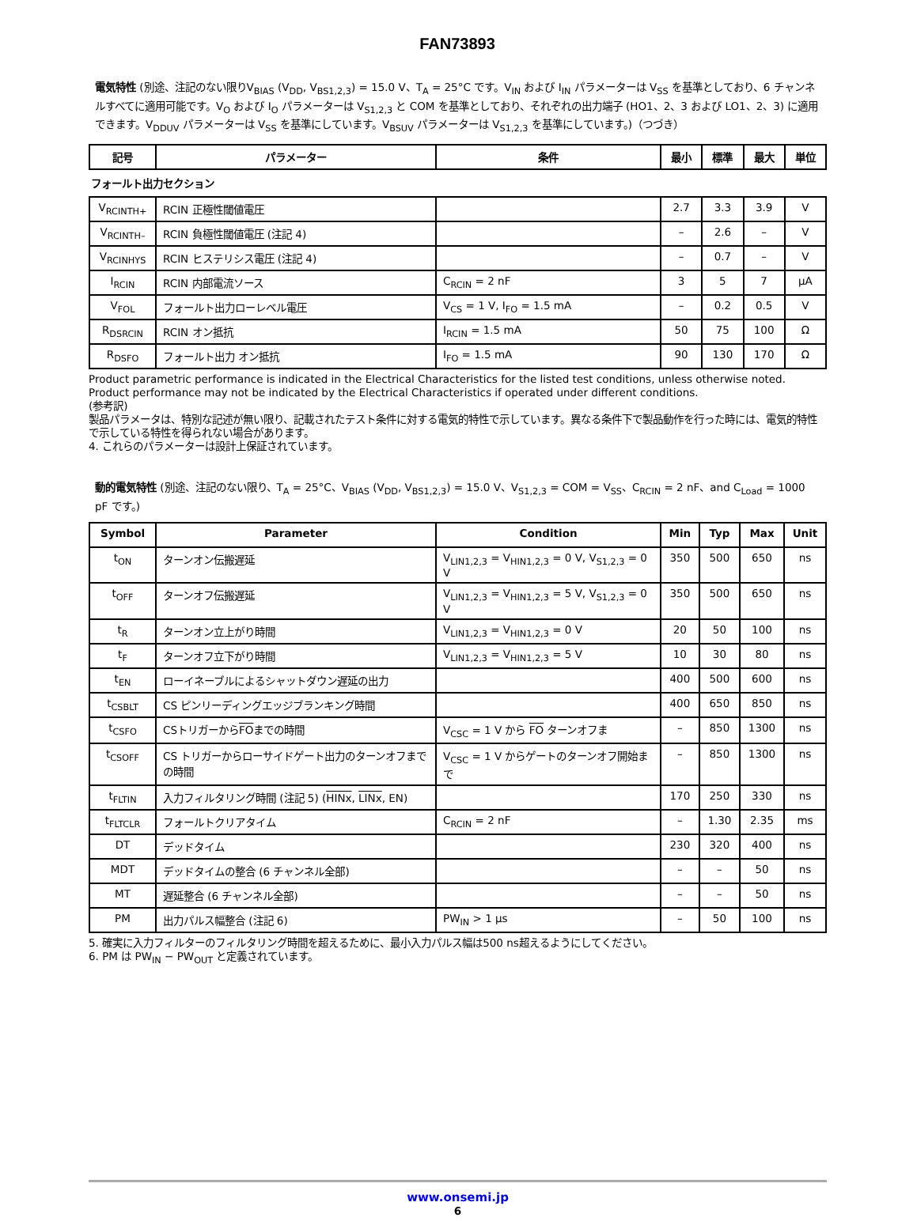FAN73893
電気特性 (別途、注記のない限りV<sub>BIAS</sub> (V<sub>DD</sub>, V<sub>BS1,2,3</sub>) = 15.0 V、T<sub>A</sub> = 25°C です。V<sub>IN</sub> および I<sub>IN</sub> パラメーターは V<sub>SS</sub> を基準としており、6 チャンネルすべてに適用可能です。V<sub>O</sub> および I<sub>O</sub> パラメーターは V<sub>S1,2,3</sub> と COM を基準としており、それぞれの出力端子 (HO1、2、3 および LO1、2、3) に適用できます。V<sub>DDUV</sub> パラメーターは V<sub>SS</sub> を基準にしています。V<sub>BSUV</sub> パラメーターは V<sub>S1,2,3</sub> を基準にしています。)（つづき）
| 記号 | パラメーター | 条件 | 最小 | 標準 | 最大 | 単位 |
| --- | --- | --- | --- | --- | --- | --- |
| フォールト出力セクション | | | | | | |
| V<sub>RCINTH+</sub> | RCIN 正極性閾値電圧 | | 2.7 | 3.3 | 3.9 | V |
| V<sub>RCINTH–</sub> | RCIN 負極性閾値電圧 (注記 4) | | – | 2.6 | – | V |
| V<sub>RCINHYS</sub> | RCIN ヒステリシス電圧 (注記 4) | | – | 0.7 | – | V |
| I<sub>RCIN</sub> | RCIN 内部電流ソース | C<sub>RCIN</sub> = 2 nF | 3 | 5 | 7 | μA |
| V<sub>FOL</sub> | フォールト出力ローレベル電圧 | V<sub>CS</sub> = 1 V, I<sub>FO</sub> = 1.5 mA | – | 0.2 | 0.5 | V |
| R<sub>DSRCIN</sub> | RCIN オン抵抗 | I<sub>RCIN</sub> = 1.5 mA | 50 | 75 | 100 | Ω |
| R<sub>DSFO</sub> | フォールト出力 オン抵抗 | I<sub>FO</sub> = 1.5 mA | 90 | 130 | 170 | Ω |
Product parametric performance is indicated in the Electrical Characteristics for the listed test conditions, unless otherwise noted. Product performance may not be indicated by the Electrical Characteristics if operated under different conditions.
(参考訳)
製品パラメータは、特別な記述が無い限り、記載されたテスト条件に対する電気的特性で示しています。異なる条件下で製品動作を行った時には、電気的特性で示している特性を得られない場合があります。
4. これらのパラメーターは設計上保証されています。
動的電気特性 (別途、注記のない限り、T<sub>A</sub> = 25°C、V<sub>BIAS</sub> (V<sub>DD</sub>, V<sub>BS1,2,3</sub>) = 15.0 V、V<sub>S1,2,3</sub> = COM = V<sub>SS</sub>、C<sub>RCIN</sub> = 2 nF、and C<sub>Load</sub> = 1000 pF です。)
| Symbol | Parameter | Condition | Min | Typ | Max | Unit |
| --- | --- | --- | --- | --- | --- | --- |
| t<sub>ON</sub> | ターンオン伝搬遅延 | V<sub>LIN1,2,3</sub> = V<sub>HIN1,2,3</sub> = 0 V, V<sub>S1,2,3</sub> = 0 V | 350 | 500 | 650 | ns |
| t<sub>OFF</sub> | ターンオフ伝搬遅延 | V<sub>LIN1,2,3</sub> = V<sub>HIN1,2,3</sub> = 5 V, V<sub>S1,2,3</sub> = 0 V | 350 | 500 | 650 | ns |
| t<sub>R</sub> | ターンオン立上がり時間 | V<sub>LIN1,2,3</sub> = V<sub>HIN1,2,3</sub> = 0 V | 20 | 50 | 100 | ns |
| t<sub>F</sub> | ターンオフ立下がり時間 | V<sub>LIN1,2,3</sub> = V<sub>HIN1,2,3</sub> = 5 V | 10 | 30 | 80 | ns |
| t<sub>EN</sub> | ローイネーブルによるシャットダウン遅延の出力 | | 400 | 500 | 600 | ns |
| t<sub>CSBLT</sub> | CS ピンリーディングエッジブランキング時間 | | 400 | 650 | 850 | ns |
| t<sub>CSFO</sub> | CSトリガーから FO までの時間 | V<sub>CSC</sub> = 1 V から FO ターンオフま | – | 850 | 1300 | ns |
| t<sub>CSOFF</sub> | CS トリガーからローサイドゲート出力のターンオフまでの時間 | V<sub>CSC</sub> = 1 V からゲートのターンオフ開始まで | – | 850 | 1300 | ns |
| t<sub>FLTIN</sub> | 入力フィルタリング時間 (注記 5) ( HINx , LINx , EN) | | 170 | 250 | 330 | ns |
| t<sub>FLTCLR</sub> | フォールトクリアタイム | C<sub>RCIN</sub> = 2 nF | – | 1.30 | 2.35 | ms |
| DT | デッドタイム | | 230 | 320 | 400 | ns |
| MDT | デッドタイムの整合 (6 チャンネル全部) | | – | – | 50 | ns |
| MT | 遅延整合 (6 チャンネル全部) | | – | – | 50 | ns |
| PM | 出力パルス幅整合 (注記 6) | PW<sub>IN</sub> > 1 μs | – | 50 | 100 | ns |
5. 確実に入力フィルターのフィルタリング時間を超えるために、最小入力パルス幅は500 ns超えるようにしてください。
6. PM は PW<sub>IN</sub> − PW<sub>OUT</sub> と定義されています。
www.onsemi.jp
6